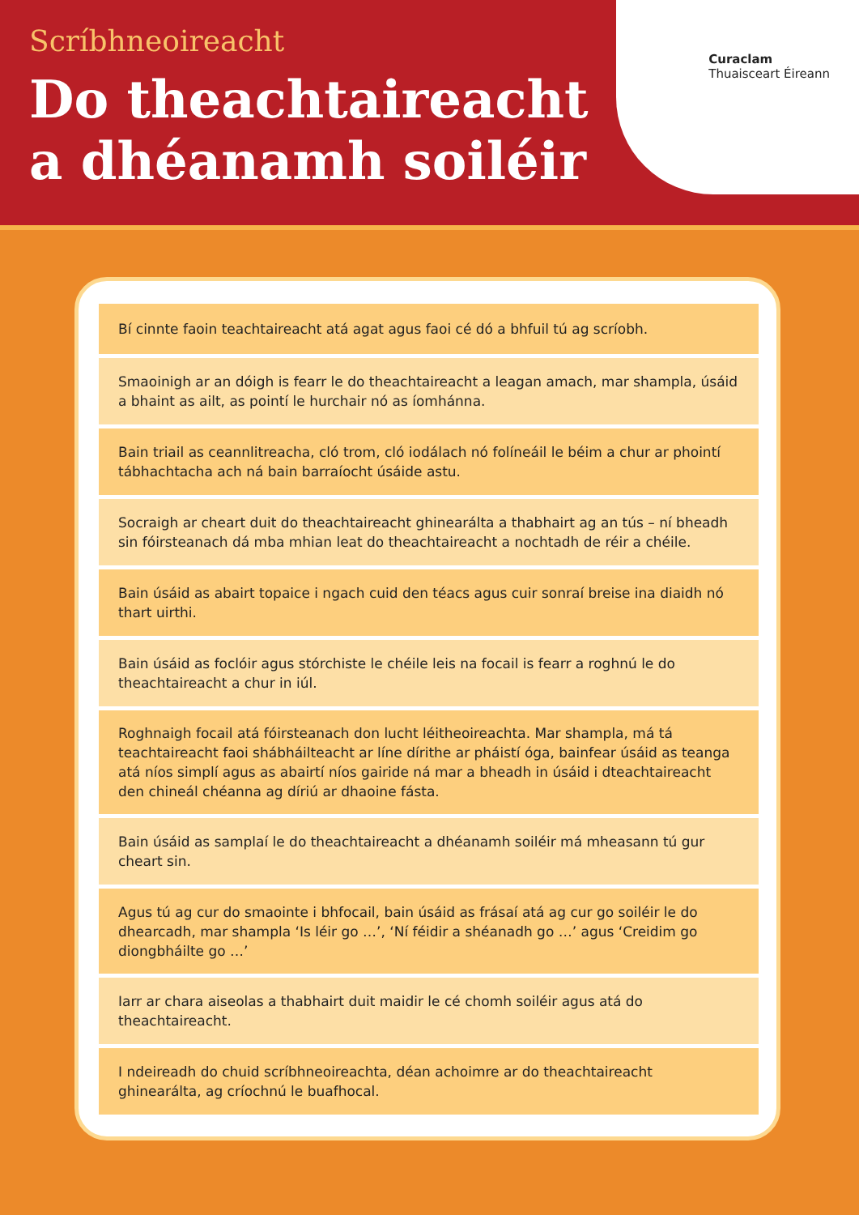Scríbhneoireacht
Do theachtaireacht
a dhéanamh soiléir
Curaclam
Thuaisceart Éireann
Bí cinnte faoin teachtaireacht atá agat agus faoi cé dó a bhfuil tú ag scríobh.
Smaoinigh ar an dóigh is fearr le do theachtaireacht a leagan amach, mar shampla, úsáid a bhaint as ailt, as pointí le hurchair nó as íomhánna.
Bain triail as ceannlitreacha, cló trom, cló iodálach nó folíneáil le béim a chur ar phointí tábhachtacha ach ná bain barraíocht úsáide astu.
Socraigh ar cheart duit do theachtaireacht ghinearálta a thabhairt ag an tús – ní bheadh sin fóirsteanach dá mba mhian leat do theachtaireacht a nochtadh de réir a chéile.
Bain úsáid as abairt topaice i ngach cuid den téacs agus cuir sonraí breise ina diaidh nó thart uirthi.
Bain úsáid as foclóir agus stórchiste le chéile leis na focail is fearr a roghnú le do theachtaireacht a chur in iúl.
Roghnaigh focail atá fóirsteanach don lucht léitheoireachta. Mar shampla, má tá teachtaireacht faoi shábháilteacht ar líne dírithe ar pháistí óga, bainfear úsáid as teanga atá níos simplí agus as abairtí níos gairide ná mar a bheadh in úsáid i dteachtaireacht den chineál chéanna ag díriú ar dhaoine fásta.
Bain úsáid as samplaí le do theachtaireacht a dhéanamh soiléir má mheasann tú gur cheart sin.
Agus tú ag cur do smaointe i bhfocail, bain úsáid as frásaí atá ag cur go soiléir le do dhearcadh, mar shampla ‘Is léir go …’, ‘Ní féidir a shéanadh go …’ agus ‘Creidim go diongbháilte go …’
Iarr ar chara aiseolas a thabhairt duit maidir le cé chomh soiléir agus atá do theachtaireacht.
I ndeireadh do chuid scríbhneoireachta, déan achoimre ar do theachtaireacht ghinearálta, ag críochnú le buafhocal.